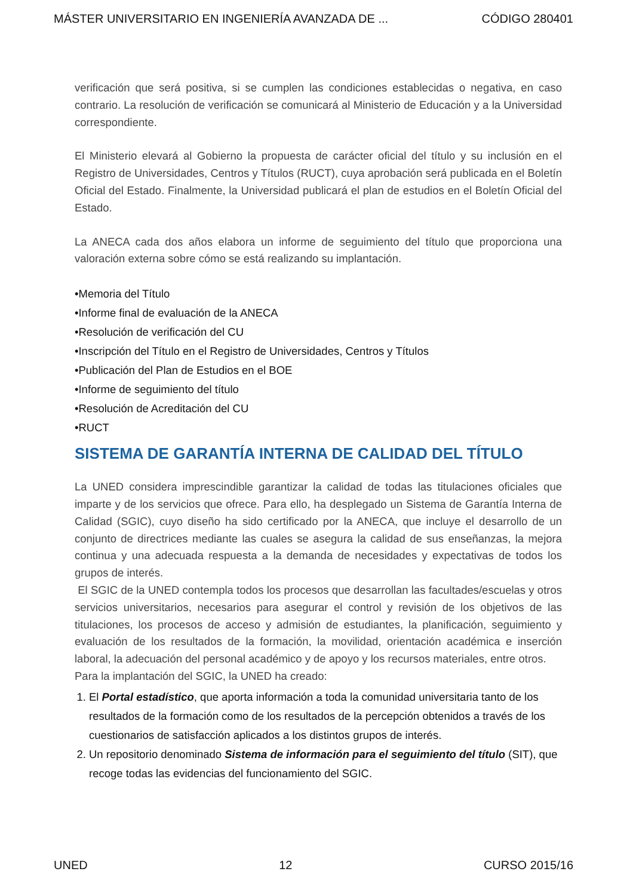MÁSTER UNIVERSITARIO EN INGENIERÍA AVANZADA DE ... CÓDIGO 280401
verificación que será positiva, si se cumplen las condiciones establecidas o negativa, en caso contrario. La resolución de verificación se comunicará al Ministerio de Educación y a la Universidad correspondiente.
El Ministerio elevará al Gobierno la propuesta de carácter oficial del título y su inclusión en el Registro de Universidades, Centros y Títulos (RUCT), cuya aprobación será publicada en el Boletín Oficial del Estado. Finalmente, la Universidad publicará el plan de estudios en el Boletín Oficial del Estado.
La ANECA cada dos años elabora un informe de seguimiento del título que proporciona una valoración externa sobre cómo se está realizando su implantación.
•Memoria del Título
•Informe final de evaluación de la ANECA
•Resolución de verificación del CU
•Inscripción del Título en el Registro de Universidades, Centros y Títulos
•Publicación del Plan de Estudios en el BOE
•Informe de seguimiento del título
•Resolución de Acreditación del CU
•RUCT
SISTEMA DE GARANTÍA INTERNA DE CALIDAD DEL TÍTULO
La UNED considera imprescindible garantizar la calidad de todas las titulaciones oficiales que imparte y de los servicios que ofrece. Para ello, ha desplegado un Sistema de Garantía Interna de Calidad (SGIC), cuyo diseño ha sido certificado por la ANECA, que incluye el desarrollo de un conjunto de directrices mediante las cuales se asegura la calidad de sus enseñanzas, la mejora continua y una adecuada respuesta a la demanda de necesidades y expectativas de todos los grupos de interés.
El SGIC de la UNED contempla todos los procesos que desarrollan las facultades/escuelas y otros servicios universitarios, necesarios para asegurar el control y revisión de los objetivos de las titulaciones, los procesos de acceso y admisión de estudiantes, la planificación, seguimiento y evaluación de los resultados de la formación, la movilidad, orientación académica e inserción laboral, la adecuación del personal académico y de apoyo y los recursos materiales, entre otros.
Para la implantación del SGIC, la UNED ha creado:
1. El Portal estadístico, que aporta información a toda la comunidad universitaria tanto de los resultados de la formación como de los resultados de la percepción obtenidos a través de los cuestionarios de satisfacción aplicados a los distintos grupos de interés.
2. Un repositorio denominado Sistema de información para el seguimiento del título (SIT), que recoge todas las evidencias del funcionamiento del SGIC.
UNED 12 CURSO 2015/16